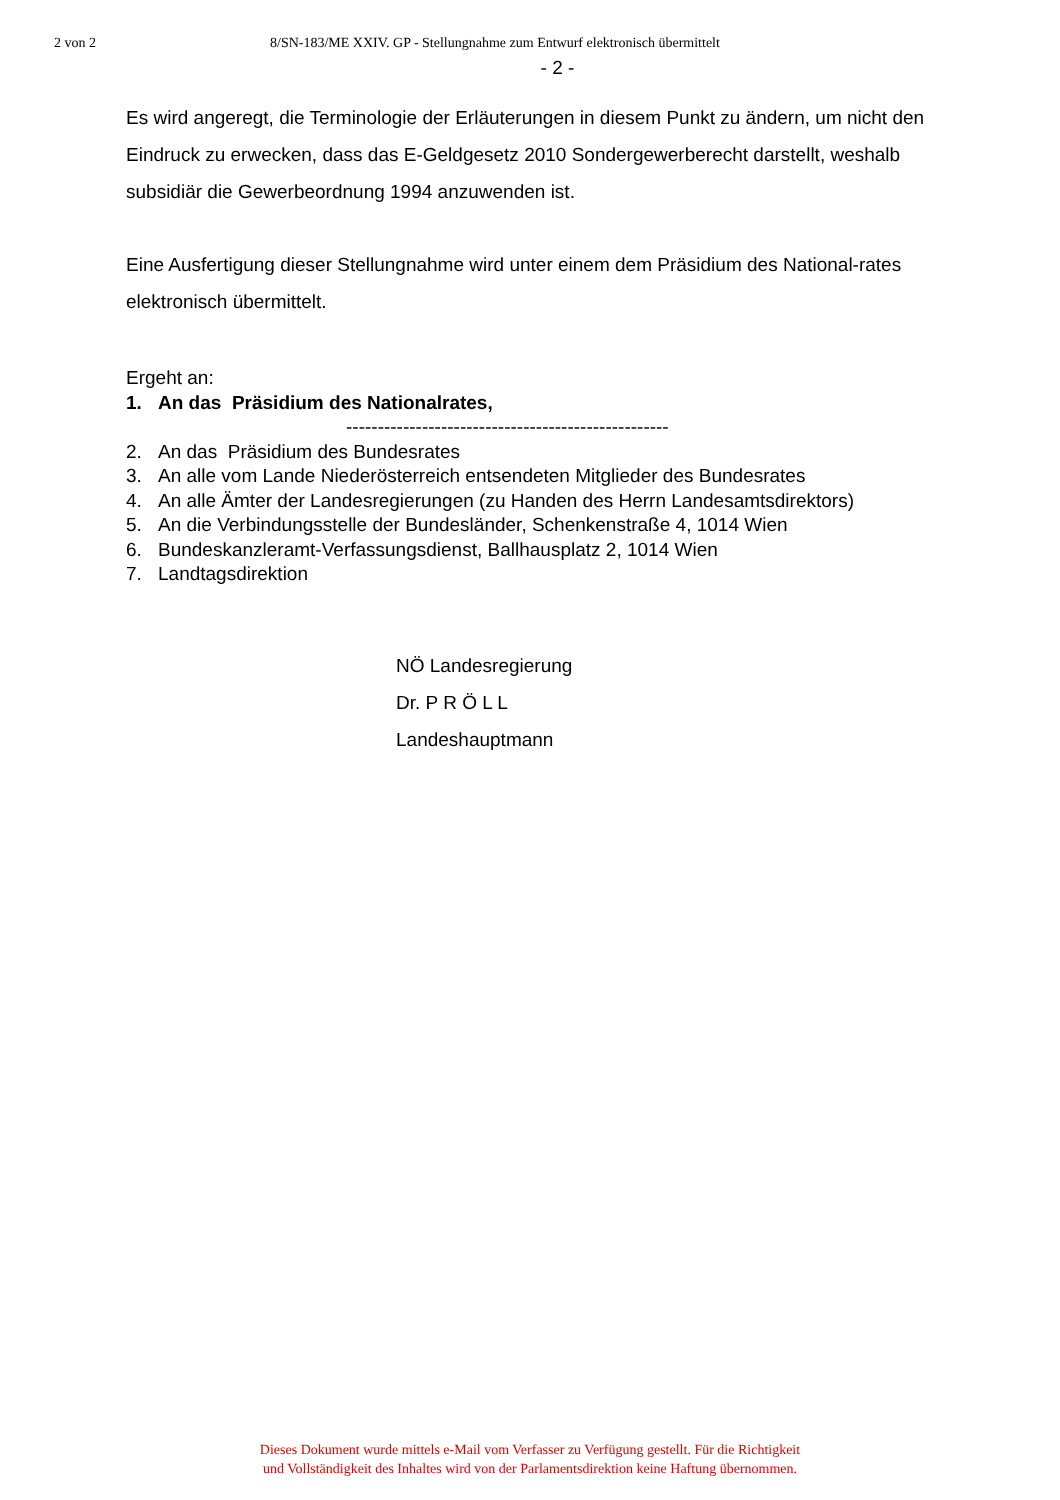2 von 2 8/SN-183/ME XXIV. GP - Stellungnahme zum Entwurf elektronisch übermittelt
- 2 -
Es wird angeregt, die Terminologie der Erläuterungen in diesem Punkt zu ändern, um nicht den Eindruck zu erwecken, dass das E-Geldgesetz 2010 Sondergewerberecht darstellt, weshalb subsidiär die Gewerbeordnung 1994 anzuwenden ist.
Eine Ausfertigung dieser Stellungnahme wird unter einem dem Präsidium des National-rates elektronisch übermittelt.
Ergeht an:
1. An das Präsidium des Nationalrates,
---------------------------------------------------
2. An das Präsidium des Bundesrates
3. An alle vom Lande Niederösterreich entsendeten Mitglieder des Bundesrates
4. An alle Ämter der Landesregierungen (zu Handen des Herrn Landesamtsdirektors)
5. An die Verbindungsstelle der Bundesländer, Schenkenstraße 4, 1014 Wien
6. Bundeskanzleramt-Verfassungsdienst, Ballhausplatz 2, 1014 Wien
7. Landtagsdirektion
NÖ Landesregierung
Dr. P R Ö L L
Landeshauptmann
Dieses Dokument wurde mittels e-Mail vom Verfasser zu Verfügung gestellt. Für die Richtigkeit
und Vollständigkeit des Inhaltes wird von der Parlamentsdirektion keine Haftung übernommen.